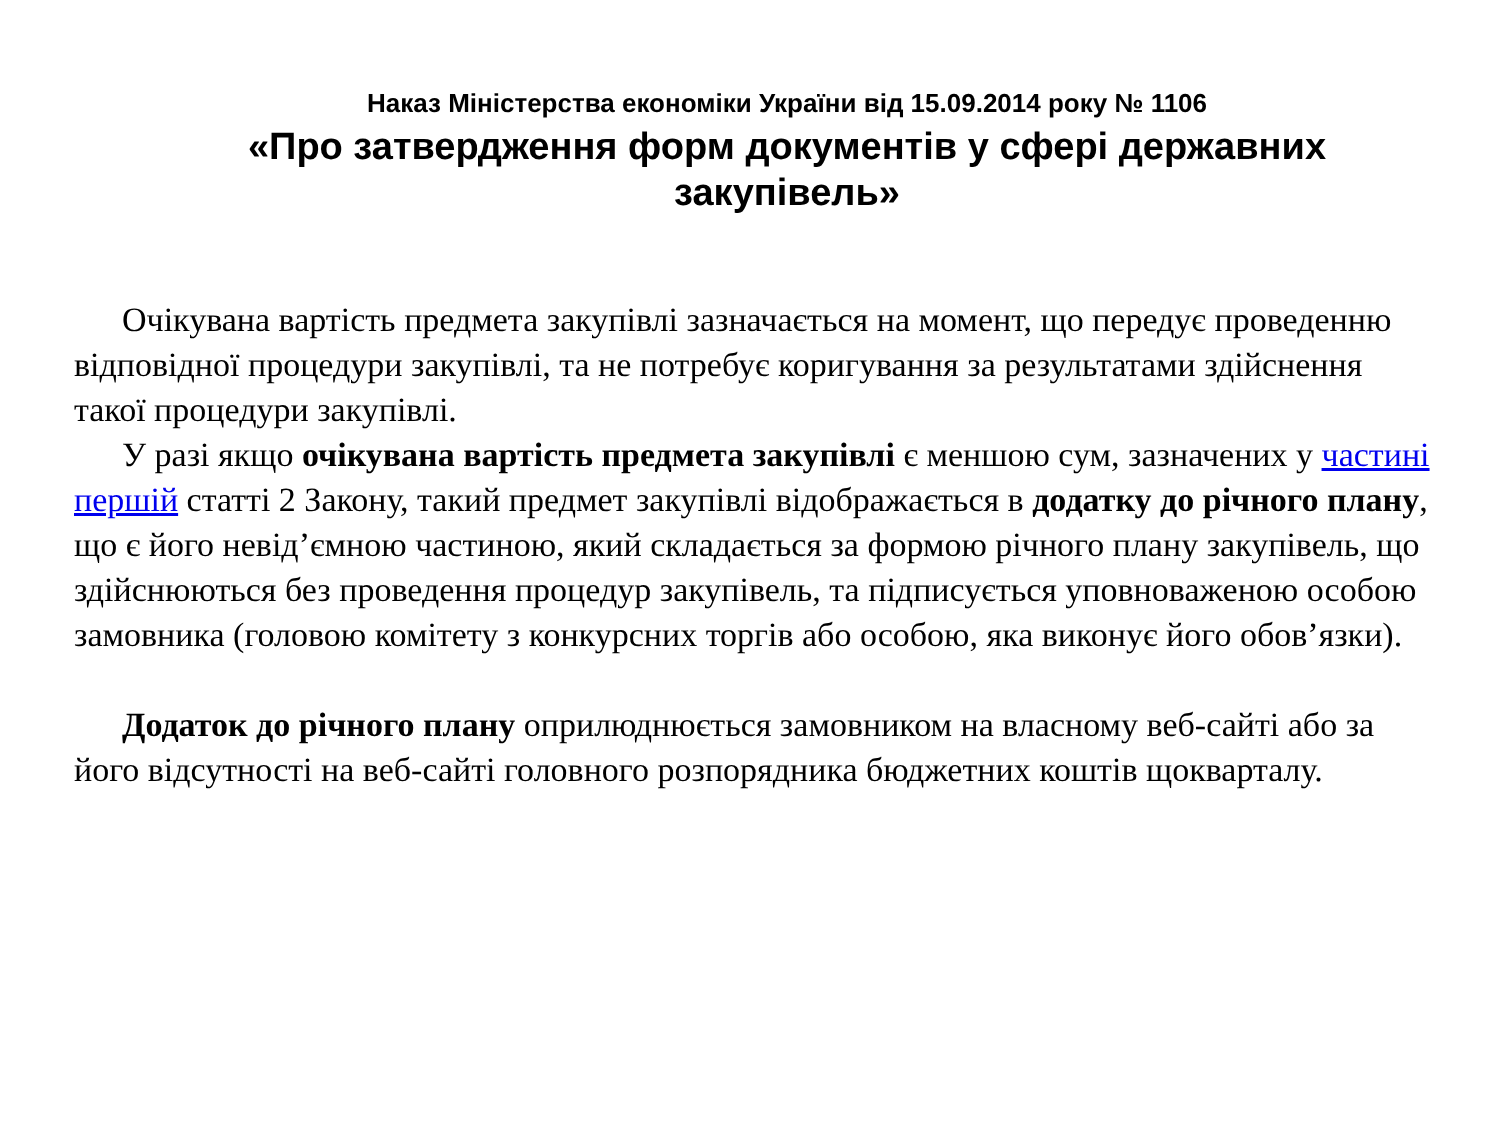Наказ Міністерства економіки України від 15.09.2014 року № 1106
«Про затвердження форм документів у сфері державних закупівель»
Очікувана вартість предмета закупівлі зазначається на момент, що передує проведенню відповідної процедури закупівлі, та не потребує коригування за результатами здійснення такої процедури закупівлі.
У разі якщо очікувана вартість предмета закупівлі є меншою сум, зазначених у частині першій статті 2 Закону, такий предмет закупівлі відображається в додатку до річного плану, що є його невід’ємною частиною, який складається за формою річного плану закупівель, що здійснюються без проведення процедур закупівель, та підписується уповноваженою особою замовника (головою комітету з конкурсних торгів або особою, яка виконує його обов’язки).
Додаток до річного плану оприлюднюється замовником на власному веб-сайті або за його відсутності на веб-сайті головного розпорядника бюджетних коштів щокварталу.